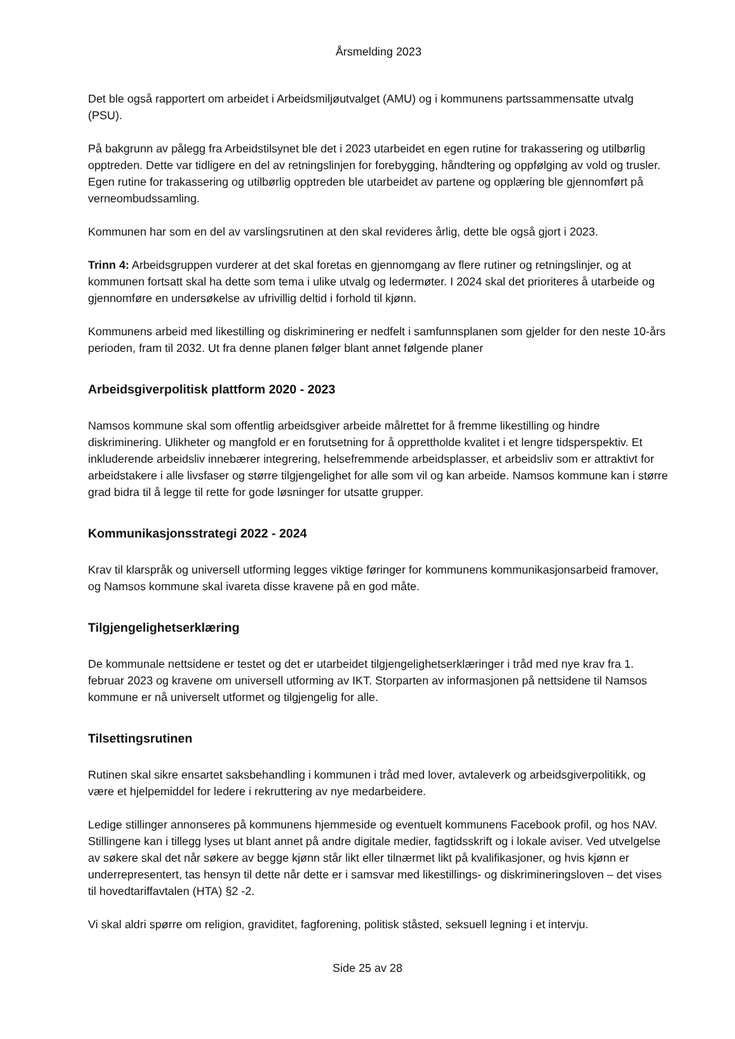Årsmelding 2023
Det ble også rapportert om arbeidet i Arbeidsmiljøutvalget (AMU) og i kommunens partssammensatte utvalg (PSU).
På bakgrunn av pålegg fra Arbeidstilsynet ble det i 2023 utarbeidet en egen rutine for trakassering og utilbørlig opptreden. Dette var tidligere en del av retningslinjen for forebygging, håndtering og oppfølging av vold og trusler. Egen rutine for trakassering og utilbørlig opptreden ble utarbeidet av partene og opplæring ble gjennomført på verneombudssamling.
Kommunen har som en del av varslingsrutinen at den skal revideres årlig, dette ble også gjort i 2023.
Trinn 4: Arbeidsgruppen vurderer at det skal foretas en gjennomgang av flere rutiner og retningslinjer, og at kommunen fortsatt skal ha dette som tema i ulike utvalg og ledermøter. I 2024 skal det prioriteres å utarbeide og gjennomføre en undersøkelse av ufrivillig deltid i forhold til kjønn.
Kommunens arbeid med likestilling og diskriminering er nedfelt i samfunnsplanen som gjelder for den neste 10-års perioden, fram til 2032. Ut fra denne planen følger blant annet følgende planer
Arbeidsgiverpolitisk plattform 2020 - 2023
Namsos kommune skal som offentlig arbeidsgiver arbeide målrettet for å fremme likestilling og hindre diskriminering. Ulikheter og mangfold er en forutsetning for å opprettholde kvalitet i et lengre tidsperspektiv. Et inkluderende arbeidsliv innebærer integrering, helsefremmende arbeidsplasser, et arbeidsliv som er attraktivt for arbeidstakere i alle livsfaser og større tilgjengelighet for alle som vil og kan arbeide. Namsos kommune kan i større grad bidra til å legge til rette for gode løsninger for utsatte grupper.
Kommunikasjonsstrategi 2022 - 2024
Krav til klarspråk og universell utforming legges viktige føringer for kommunens kommunikasjonsarbeid framover, og Namsos kommune skal ivareta disse kravene på en god måte.
Tilgjengelighetserklæring
De kommunale nettsidene er testet og det er utarbeidet tilgjengelighetserklæringer i tråd med nye krav fra 1. februar 2023 og kravene om universell utforming av IKT. Storparten av informasjonen på nettsidene til Namsos kommune er nå universelt utformet og tilgjengelig for alle.
Tilsettingsrutinen
Rutinen skal sikre ensartet saksbehandling i kommunen i tråd med lover, avtaleverk og arbeidsgiverpolitikk, og være et hjelpemiddel for ledere i rekruttering av nye medarbeidere.
Ledige stillinger annonseres på kommunens hjemmeside og eventuelt kommunens Facebook profil, og hos NAV. Stillingene kan i tillegg lyses ut blant annet på andre digitale medier, fagtidsskrift og i lokale aviser. Ved utvelgelse av søkere skal det når søkere av begge kjønn står likt eller tilnærmet likt på kvalifikasjoner, og hvis kjønn er underrepresentert, tas hensyn til dette når dette er i samsvar med likestillings- og diskrimineringsloven – det vises til hovedtariffavtalen (HTA) §2 -2.
Vi skal aldri spørre om religion, graviditet, fagforening, politisk ståsted, seksuell legning i et intervju.
Side 25 av 28